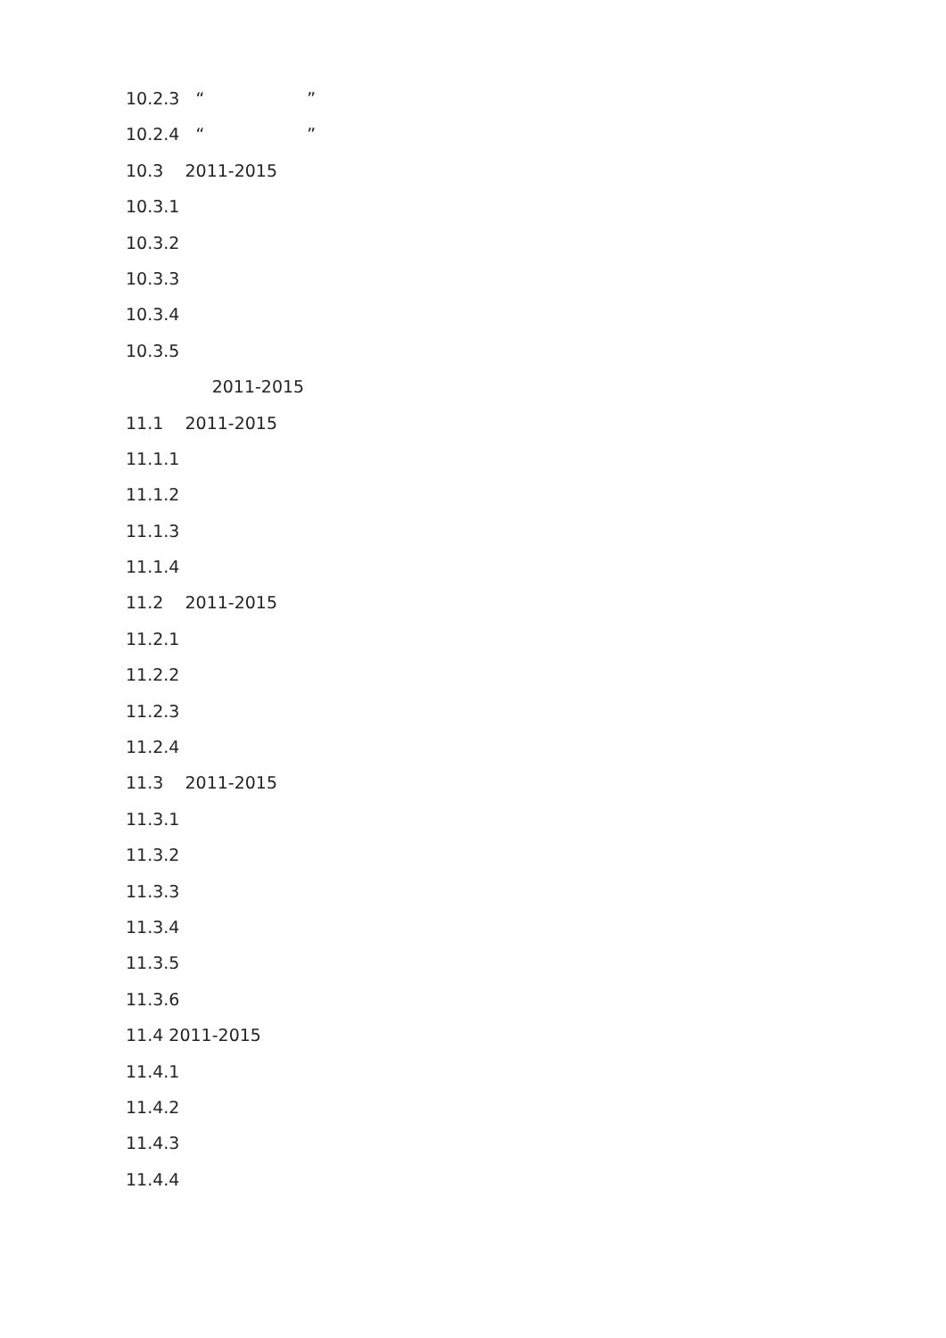10.2.3 “ ”
10.2.4 “ ”
10.3 2011-2015
10.3.1
10.3.2
10.3.3
10.3.4
10.3.5
2011-2015
11.1 2011-2015
11.1.1
11.1.2
11.1.3
11.1.4
11.2 2011-2015
11.2.1
11.2.2
11.2.3
11.2.4
11.3 2011-2015
11.3.1
11.3.2
11.3.3
11.3.4
11.3.5
11.3.6
11.4 2011-2015
11.4.1
11.4.2
11.4.3
11.4.4